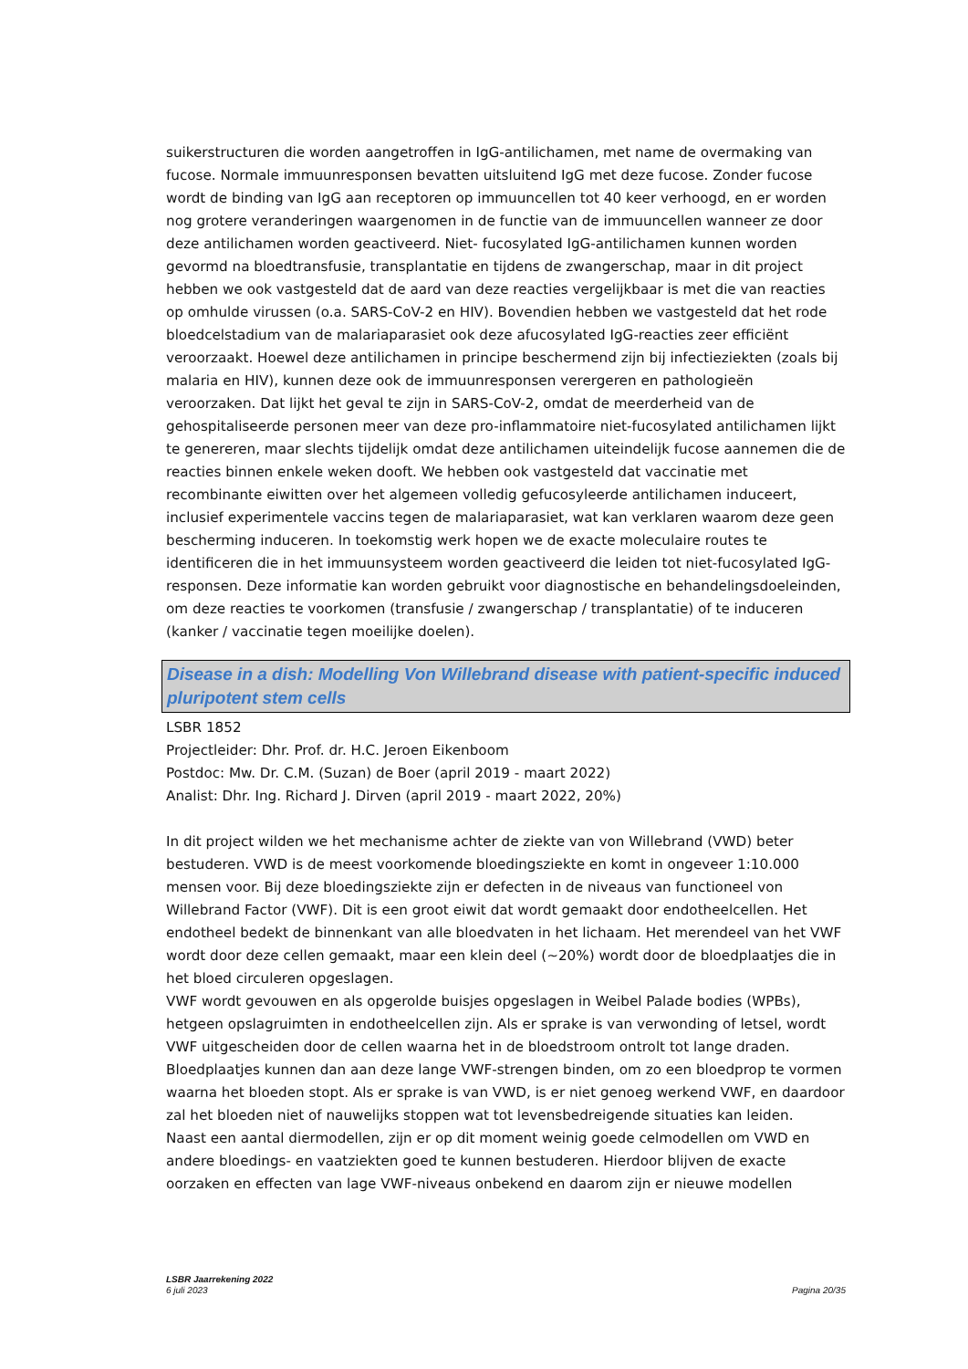suikerstructuren die worden aangetroffen in IgG-antilichamen, met name de overmaking van fucose. Normale immuunresponsen bevatten uitsluitend IgG met deze fucose. Zonder fucose wordt de binding van IgG aan receptoren op immuuncellen tot 40 keer verhoogd, en er worden nog grotere veranderingen waargenomen in de functie van de immuuncellen wanneer ze door deze antilichamen worden geactiveerd. Niet- fucosylated IgG-antilichamen kunnen worden gevormd na bloedtransfusie, transplantatie en tijdens de zwangerschap, maar in dit project hebben we ook vastgesteld dat de aard van deze reacties vergelijkbaar is met die van reacties op omhulde virussen (o.a. SARS-CoV-2 en HIV). Bovendien hebben we vastgesteld dat het rode bloedcelstadium van de malariaparasiet ook deze afucosylated IgG-reacties zeer efficiënt veroorzaakt. Hoewel deze antilichamen in principe beschermend zijn bij infectieziekten (zoals bij malaria en HIV), kunnen deze ook de immuunresponsen verergeren en pathologieën veroorzaken. Dat lijkt het geval te zijn in SARS-CoV-2, omdat de meerderheid van de gehospitaliseerde personen meer van deze pro-inflammatoire niet-fucosylated antilichamen lijkt te genereren, maar slechts tijdelijk omdat deze antilichamen uiteindelijk fucose aannemen die de reacties binnen enkele weken dooft. We hebben ook vastgesteld dat vaccinatie met recombinante eiwitten over het algemeen volledig gefucosyleerde antilichamen induceert, inclusief experimentele vaccins tegen de malariaparasiet, wat kan verklaren waarom deze geen bescherming induceren. In toekomstig werk hopen we de exacte moleculaire routes te identificeren die in het immuunsysteem worden geactiveerd die leiden tot niet-fucosylated IgG-responsen. Deze informatie kan worden gebruikt voor diagnostische en behandelingsdoeleinden, om deze reacties te voorkomen (transfusie / zwangerschap / transplantatie) of te induceren (kanker / vaccinatie tegen moeilijke doelen).
Disease in a dish: Modelling Von Willebrand disease with patient-specific induced pluripotent stem cells
LSBR 1852
Projectleider: Dhr. Prof. dr. H.C. Jeroen Eikenboom
Postdoc: Mw. Dr. C.M. (Suzan) de Boer (april 2019 - maart 2022)
Analist: Dhr. Ing. Richard J. Dirven (april 2019 - maart 2022, 20%)
In dit project wilden we het mechanisme achter de ziekte van von Willebrand (VWD) beter bestuderen. VWD is de meest voorkomende bloedingsziekte en komt in ongeveer 1:10.000 mensen voor. Bij deze bloedingsziekte zijn er defecten in de niveaus van functioneel von Willebrand Factor (VWF). Dit is een groot eiwit dat wordt gemaakt door endotheelcellen. Het endotheel bedekt de binnenkant van alle bloedvaten in het lichaam. Het merendeel van het VWF wordt door deze cellen gemaakt, maar een klein deel (~20%) wordt door de bloedplaatjes die in het bloed circuleren opgeslagen.
VWF wordt gevouwen en als opgerolde buisjes opgeslagen in Weibel Palade bodies (WPBs), hetgeen opslagruimten in endotheelcellen zijn. Als er sprake is van verwonding of letsel, wordt VWF uitgescheiden door de cellen waarna het in de bloedstroom ontrolt tot lange draden. Bloedplaatjes kunnen dan aan deze lange VWF-strengen binden, om zo een bloedprop te vormen waarna het bloeden stopt. Als er sprake is van VWD, is er niet genoeg werkend VWF, en daardoor zal het bloeden niet of nauwelijks stoppen wat tot levensbedreigende situaties kan leiden.
Naast een aantal diermodellen, zijn er op dit moment weinig goede celmodellen om VWD en andere bloedings- en vaatziekten goed te kunnen bestuderen. Hierdoor blijven de exacte oorzaken en effecten van lage VWF-niveaus onbekend en daarom zijn er nieuwe modellen
LSBR Jaarrekening 2022
6 juli 2023
Pagina 20/35